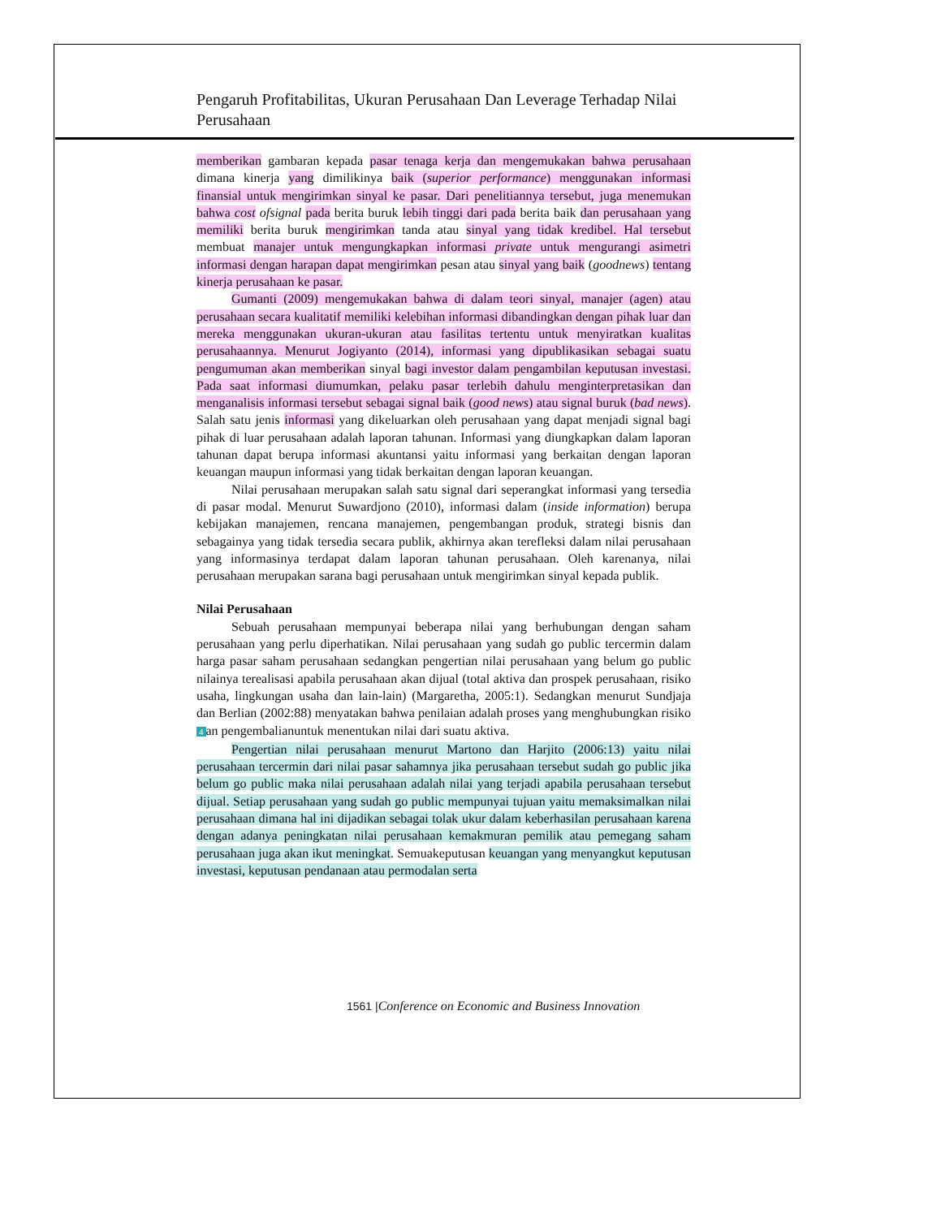Pengaruh Profitabilitas, Ukuran Perusahaan Dan Leverage Terhadap Nilai Perusahaan
memberikan gambaran kepada pasar tenaga kerja dan mengemukakan bahwa perusahaan dimana kinerja yang dimilikinya baik (superior performance) menggunakan informasi finansial untuk mengirimkan sinyal ke pasar. Dari penelitiannya tersebut, juga menemukan bahwa cost ofsignal pada berita buruk lebih tinggi dari pada berita baik dan perusahaan yang memiliki berita buruk mengirimkan tanda atau sinyal yang tidak kredibel. Hal tersebut membuat manajer untuk mengungkapkan informasi private untuk mengurangi asimetri informasi dengan harapan dapat mengirimkan pesan atau sinyal yang baik (goodnews) tentang kinerja perusahaan ke pasar.
Gumanti (2009) mengemukakan bahwa di dalam teori sinyal, manajer (agen) atau perusahaan secara kualitatif memiliki kelebihan informasi dibandingkan dengan pihak luar dan mereka menggunakan ukuran-ukuran atau fasilitas tertentu untuk menyiratkan kualitas perusahaannya. Menurut Jogiyanto (2014), informasi yang dipublikasikan sebagai suatu pengumuman akan memberikan sinyal bagi investor dalam pengambilan keputusan investasi. Pada saat informasi diumumkan, pelaku pasar terlebih dahulu menginterpretasikan dan menganalisis informasi tersebut sebagai signal baik (good news) atau signal buruk (bad news). Salah satu jenis informasi yang dikeluarkan oleh perusahaan yang dapat menjadi signal bagi pihak di luar perusahaan adalah laporan tahunan. Informasi yang diungkapkan dalam laporan tahunan dapat berupa informasi akuntansi yaitu informasi yang berkaitan dengan laporan keuangan maupun informasi yang tidak berkaitan dengan laporan keuangan.
Nilai perusahaan merupakan salah satu signal dari seperangkat informasi yang tersedia di pasar modal. Menurut Suwardjono (2010), informasi dalam (inside information) berupa kebijakan manajemen, rencana manajemen, pengembangan produk, strategi bisnis dan sebagainya yang tidak tersedia secara publik, akhirnya akan terefleksi dalam nilai perusahaan yang informasinya terdapat dalam laporan tahunan perusahaan. Oleh karenanya, nilai perusahaan merupakan sarana bagi perusahaan untuk mengirimkan sinyal kepada publik.
Nilai Perusahaan
Sebuah perusahaan mempunyai beberapa nilai yang berhubungan dengan saham perusahaan yang perlu diperhatikan. Nilai perusahaan yang sudah go public tercermin dalam harga pasar saham perusahaan sedangkan pengertian nilai perusahaan yang belum go public nilainya terealisasi apabila perusahaan akan dijual (total aktiva dan prospek perusahaan, risiko usaha, lingkungan usaha dan lain-lain) (Margaretha, 2005:1). Sedangkan menurut Sundjaja dan Berlian (2002:88) menyatakan bahwa penilaian adalah proses yang menghubungkan risiko 4 an pengembalianuntuk menentukan nilai dari suatu aktiva.
Pengertian nilai perusahaan menurut Martono dan Harjito (2006:13) yaitu nilai perusahaan tercermin dari nilai pasar sahamnya jika perusahaan tersebut sudah go public jika belum go public maka nilai perusahaan adalah nilai yang terjadi apabila perusahaan tersebut dijual. Setiap perusahaan yang sudah go public mempunyai tujuan yaitu memaksimalkan nilai perusahaan dimana hal ini dijadikan sebagai tolak ukur dalam keberhasilan perusahaan karena dengan adanya peningkatan nilai perusahaan kemakmuran pemilik atau pemegang saham perusahaan juga akan ikut meningkat. Semuakeputusan keuangan yang menyangkut keputusan investasi, keputusan pendanaan atau permodalan serta
1561 |Conference on Economic and Business Innovation